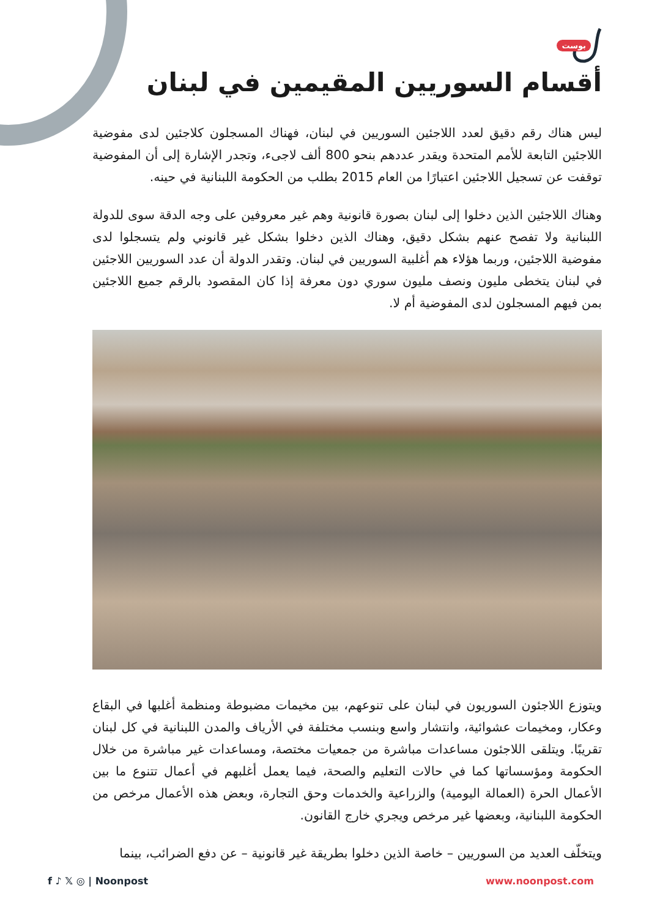بوست
أقسام السوريين المقيمين في لبنان
ليس هناك رقم دقيق لعدد اللاجئين السوريين في لبنان، فهناك المسجلون كلاجئين لدى مفوضية اللاجئين التابعة للأمم المتحدة ويقدر عددهم بنحو 800 ألف لاجىء، وتجدر الإشارة إلى أن المفوضية توقفت عن تسجيل اللاجئين اعتبارًا من العام 2015 بطلب من الحكومة اللبنانية في حينه.
وهناك اللاجئين الذين دخلوا إلى لبنان بصورة قانونية وهم غير معروفين على وجه الدقة سوى للدولة اللبنانية ولا تفصح عنهم بشكل دقيق، وهناك الذين دخلوا بشكل غير قانوني ولم يتسجلوا لدى مفوضية اللاجئين، وربما هؤلاء هم أغلبية السوريين في لبنان. وتقدر الدولة أن عدد السوريين اللاجئين في لبنان يتخطى مليون ونصف مليون سوري دون معرفة إذا كان المقصود بالرقم جميع اللاجئين بمن فيهم المسجلون لدى المفوضية أم لا.
ويتوزع اللاجئون السوريون في لبنان على تنوعهم، بين مخيمات مضبوطة ومنظمة أغلبها في البقاع وعكار، ومخيمات عشوائية، وانتشار واسع وبنسب مختلفة في الأرياف والمدن اللبنانية في كل لبنان تقريبًا. ويتلقى اللاجئون مساعدات مباشرة من جمعيات مختصة، ومساعدات غير مباشرة من خلال الحكومة ومؤسساتها كما في حالات التعليم والصحة، فيما يعمل أغلبهم في أعمال تتنوع ما بين الأعمال الحرة (العمالة اليومية) والزراعية والخدمات وحق التجارة، وبعض هذه الأعمال مرخص من الحكومة اللبنانية، وبعضها غير مرخص ويجري خارج القانون.
ويتخلّف العديد من السوريين – خاصة الذين دخلوا بطريقة غير قانونية – عن دفع الضرائب، بينما
f ♪ 𝕏 ◎ | Noonpost www.noonpost.com